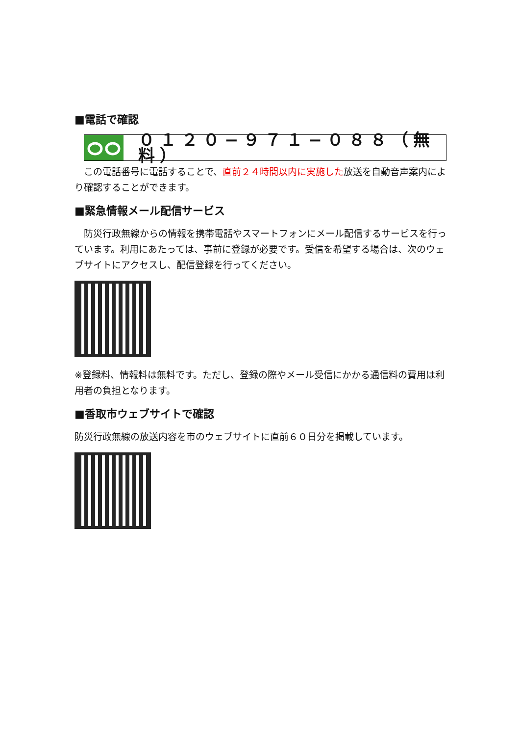■電話で確認
０１２０−９７１−０８８（無料）
　この電話番号に電話することで、直前２４時間以内に実施した放送を自動音声案内により確認することができます。
■緊急情報メール配信サービス
　防災行政無線からの情報を携帯電話やスマートフォンにメール配信するサービスを行っています。利用にあたっては、事前に登録が必要です。受信を希望する場合は、次のウェブサイトにアクセスし、配信登録を行ってください。
※登録料、情報料は無料です。ただし、登録の際やメール受信にかかる通信料の費用は利用者の負担となります。
■香取市ウェブサイトで確認
防災行政無線の放送内容を市のウェブサイトに直前６０日分を掲載しています。